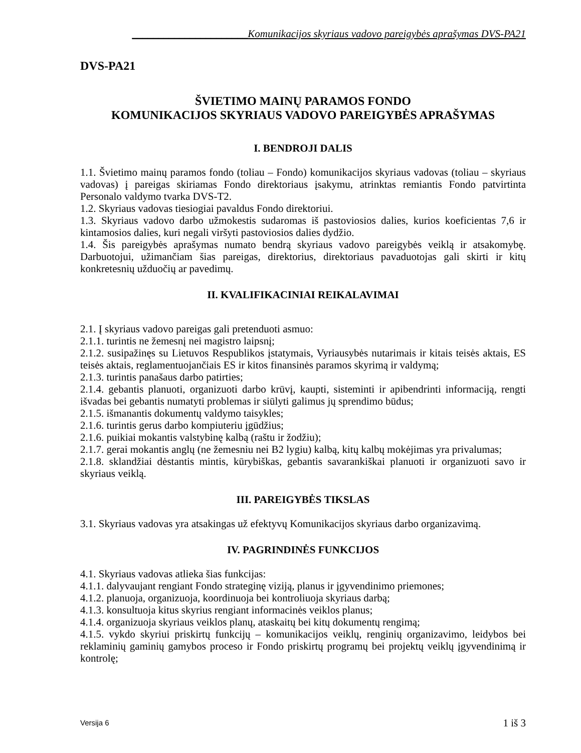______________________Komunikacijos skyriaus vadovo pareigybės aprašymas DVS-PA21
DVS-PA21
ŠVIETIMO MAINŲ PARAMOS FONDO
KOMUNIKACIJOS SKYRIAUS VADOVO PAREIGYBĖS APRAŠYMAS
I. BENDROJI DALIS
1.1. Švietimo mainų paramos fondo (toliau – Fondo) komunikacijos skyriaus vadovas (toliau – skyriaus vadovas) į pareigas skiriamas Fondo direktoriaus įsakymu, atrinktas remiantis Fondo patvirtinta Personalo valdymo tvarka DVS-T2.
1.2. Skyriaus vadovas tiesiogiai pavaldus Fondo direktoriui.
1.3. Skyriaus vadovo darbo užmokestis sudaromas iš pastoviosios dalies, kurios koeficientas 7,6 ir kintamosios dalies, kuri negali viršyti pastoviosios dalies dydžio.
1.4. Šis pareigybės aprašymas numato bendrą skyriaus vadovo pareigybės veiklą ir atsakomybę. Darbuotojui, užimančiam šias pareigas, direktorius, direktoriaus pavaduotojas gali skirti ir kitų konkretesnių užduočių ar pavedimų.
II. KVALIFIKACINIAI REIKALAVIMAI
2.1. Į skyriaus vadovo pareigas gali pretenduoti asmuo:
2.1.1. turintis ne žemesnį nei magistro laipsnį;
2.1.2. susipažinęs su Lietuvos Respublikos įstatymais, Vyriausybės nutarimais ir kitais teisės aktais, ES teisės aktais, reglamentuojančiais ES ir kitos finansinės paramos skyrimą ir valdymą;
2.1.3. turintis panašaus darbo patirties;
2.1.4. gebantis planuoti, organizuoti darbo krūvį, kaupti, sisteminti ir apibendrinti informaciją, rengti išvadas bei gebantis numatyti problemas ir siūlyti galimus jų sprendimo būdus;
2.1.5. išmanantis dokumentų valdymo taisykles;
2.1.6. turintis gerus darbo kompiuteriu įgūdžius;
2.1.6. puikiai mokantis valstybinę kalbą (raštu ir žodžiu);
2.1.7. gerai mokantis anglų (ne žemesniu nei B2 lygiu) kalbą, kitų kalbų mokėjimas yra privalumas;
2.1.8. sklandžiai dėstantis mintis, kūrybiškas, gebantis savarankiškai planuoti ir organizuoti savo ir skyriaus veiklą.
III. PAREIGYBĖS TIKSLAS
3.1. Skyriaus vadovas yra atsakingas už efektyvų Komunikacijos skyriaus darbo organizavimą.
IV. PAGRINDINĖS FUNKCIJOS
4.1. Skyriaus vadovas atlieka šias funkcijas:
4.1.1. dalyvaujant rengiant Fondo strateginę viziją, planus ir įgyvendinimo priemones;
4.1.2. planuoja, organizuoja, koordinuoja bei kontroliuoja skyriaus darbą;
4.1.3. konsultuoja kitus skyrius rengiant informacinės veiklos planus;
4.1.4. organizuoja skyriaus veiklos planų, ataskaitų bei kitų dokumentų rengimą;
4.1.5. vykdo skyriui priskirtų funkcijų – komunikacijos veiklų, renginių organizavimo, leidybos bei reklaminių gaminių gamybos proceso ir Fondo priskirtų programų bei projektų veiklų įgyvendinimą ir kontrolę;
Versija 6 1 iš 3